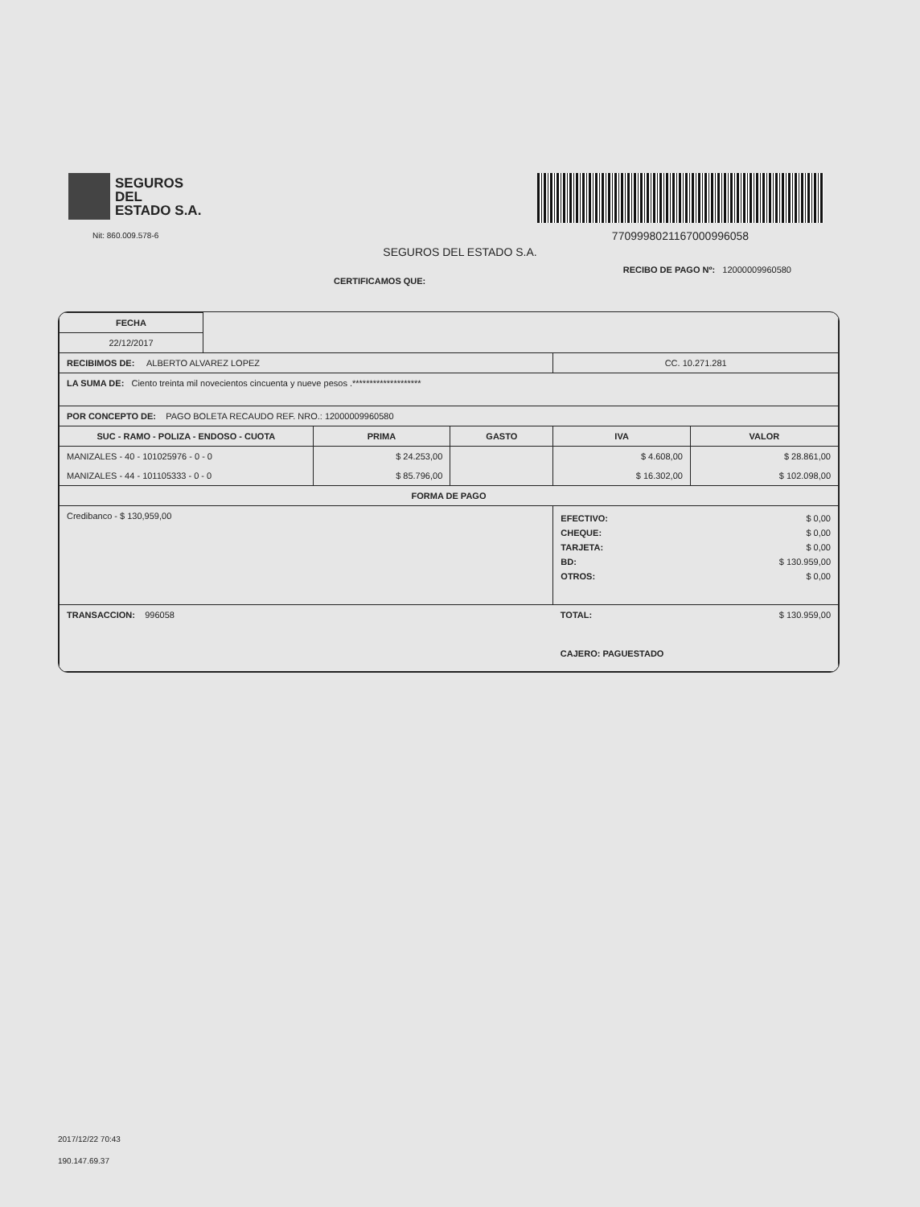SEGUROS
DEL
ESTADO S.A.
Nit: 860.009.578-6
7709998021167000996058
SEGUROS DEL ESTADO S.A.
CERTIFICAMOS QUE: RECIBO DE PAGO Nº: 12000009960580
| FECHA | | | | | |
| 22/12/2017 | | | | | |
| RECIBIMOS DE: ALBERTO ALVAREZ LOPEZ | | | | CC. 10.271.281 | |
| LA SUMA DE: Ciento treinta mil novecientos cincuenta y nueve pesos .******************** | | | | | |
| POR CONCEPTO DE: PAGO BOLETA RECAUDO REF. NRO.: 12000009960580 | | | | | |
| SUC - RAMO - POLIZA - ENDOSO - CUOTA | | PRIMA | GASTO | IVA | VALOR |
| MANIZALES - 40 - 101025976 - 0 - 0 MANIZALES - 44 - 101105333 - 0 - 0 | | $ 24.253,00 $ 85.796,00 | | $ 4.608,00 $ 16.302,00 | $ 28.861,00 $ 102.098,00 |
| FORMA DE PAGO | | | | | |
| Credibanco - $ 130,959,00 | | | | / EFECTIVO: / $ 0,00 / / CHEQUE: / $ 0,00 / / TARJETA: / $ 0,00 / / BD: / $ 130.959,00 / / OTROS: / $ 0,00 / | |
| TRANSACCION: 996058 | | | | TOTAL: $ 130.959,00 CAJERO: PAGUESTADO | |
2017/12/22 70:43
190.147.69.37